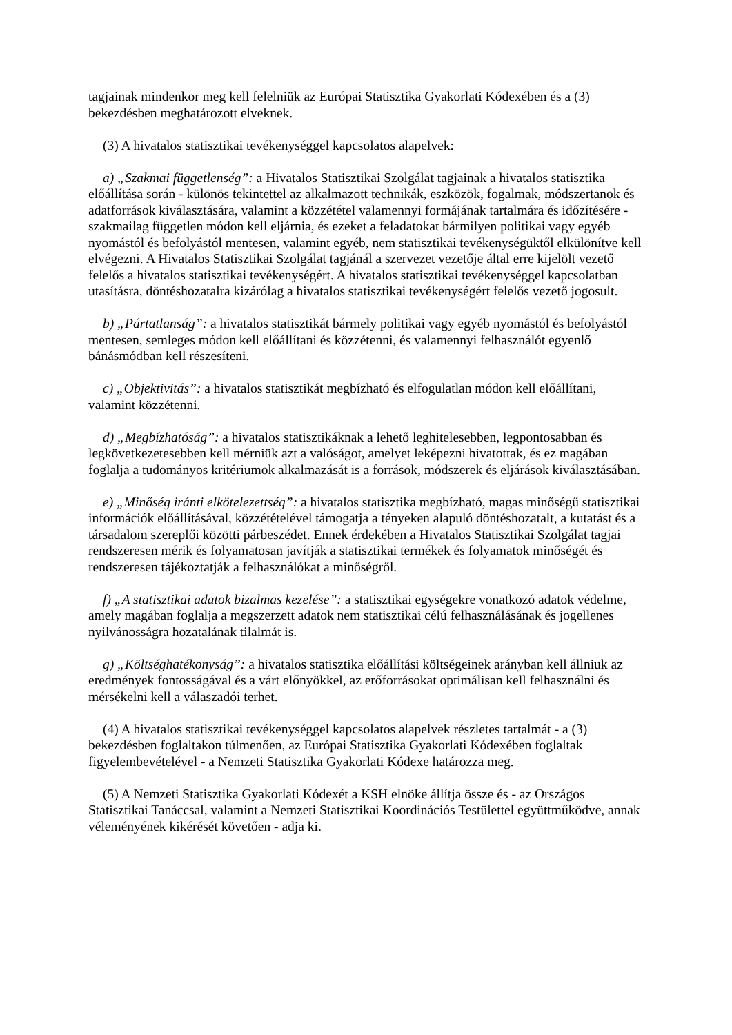tagjainak mindenkor meg kell felelniük az Európai Statisztika Gyakorlati Kódexében és a (3) bekezdésben meghatározott elveknek.
(3) A hivatalos statisztikai tevékenységgel kapcsolatos alapelvek:
a) „Szakmai függetlenség”: a Hivatalos Statisztikai Szolgálat tagjainak a hivatalos statisztika előállítása során - különös tekintettel az alkalmazott technikák, eszközök, fogalmak, módszertanok és adatforrások kiválasztására, valamint a közzététel valamennyi formájának tartalmára és időzítésére - szakmailag független módon kell eljárnia, és ezeket a feladatokat bármilyen politikai vagy egyéb nyomástól és befolyástól mentesen, valamint egyéb, nem statisztikai tevékenységüktől elkülönítve kell elvégezni. A Hivatalos Statisztikai Szolgálat tagjánál a szervezet vezetője által erre kijelölt vezető felelős a hivatalos statisztikai tevékenységért. A hivatalos statisztikai tevékenységgel kapcsolatban utasításra, döntéshozatalra kizárólag a hivatalos statisztikai tevékenységért felelős vezető jogosult.
b) „Pártatlanság”: a hivatalos statisztikát bármely politikai vagy egyéb nyomástól és befolyástól mentesen, semleges módon kell előállítani és közzétenni, és valamennyi felhasználót egyenlő bánásmódban kell részesíteni.
c) „Objektivitás”: a hivatalos statisztikát megbízható és elfogulatlan módon kell előállítani, valamint közzétenni.
d) „Megbízhatóság”: a hivatalos statisztikáknak a lehető leghitelesebben, legpontosabban és legkövetkezetesebben kell mérniük azt a valóságot, amelyet leképezni hivatottak, és ez magában foglalja a tudományos kritériumok alkalmazását is a források, módszerek és eljárások kiválasztásában.
e) „Minőség iránti elkötelezettség”: a hivatalos statisztika megbízható, magas minőségű statisztikai információk előállításával, közzétételével támogatja a tényeken alapuló döntéshozatalt, a kutatást és a társadalom szereplői közötti párbeszédet. Ennek érdekében a Hivatalos Statisztikai Szolgálat tagjai rendszeresen mérik és folyamatosan javítják a statisztikai termékek és folyamatok minőségét és rendszeresen tájékoztatják a felhasználókat a minőségről.
f) „A statisztikai adatok bizalmas kezelése”: a statisztikai egységekre vonatkozó adatok védelme, amely magában foglalja a megszerzett adatok nem statisztikai célú felhasználásának és jogellenes nyilvánosságra hozatalának tilalmát is.
g) „Költséghatékonyság”: a hivatalos statisztika előállítási költségeinek arányban kell állniuk az eredmények fontosságával és a várt előnyökkel, az erőforrásokat optimálisan kell felhasználni és mérsékelni kell a válaszadói terhet.
(4) A hivatalos statisztikai tevékenységgel kapcsolatos alapelvek részletes tartalmát - a (3) bekezdésben foglaltakon túlmenően, az Európai Statisztika Gyakorlati Kódexében foglaltak figyelembevételével - a Nemzeti Statisztika Gyakorlati Kódexe határozza meg.
(5) A Nemzeti Statisztika Gyakorlati Kódexét a KSH elnöke állítja össze és - az Országos Statisztikai Tanáccsal, valamint a Nemzeti Statisztikai Koordinációs Testülettel együttműködve, annak véleményének kikérését követően - adja ki.